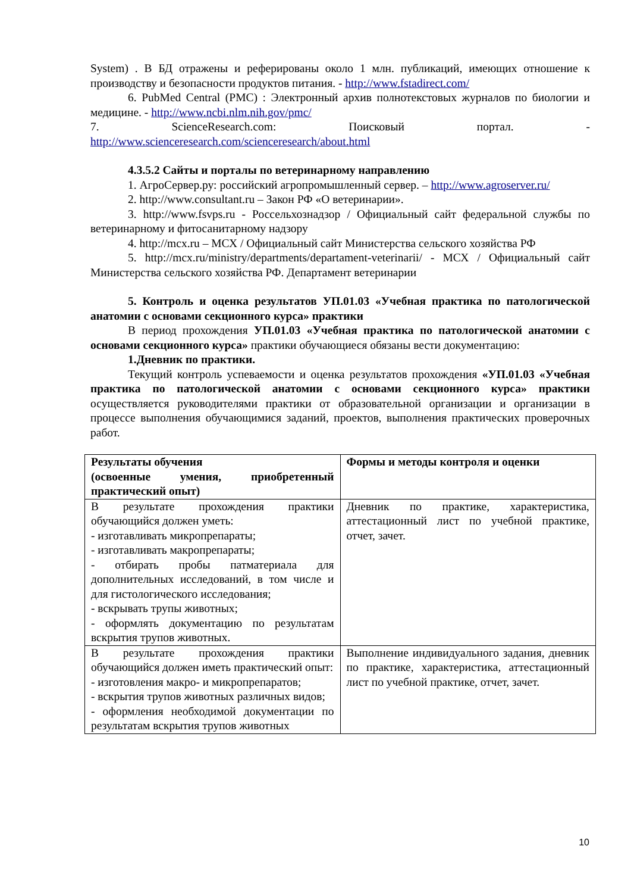System) . В БД отражены и реферированы около 1 млн. публикаций, имеющих отношение к производству и безопасности продуктов питания. - http://www.fstadirect.com/
6. PubMed Central (PMC) : Электронный архив полнотекстовых журналов по биологии и медицине. - http://www.ncbi.nlm.nih.gov/pmc/
7. ScienceResearch.com: Поисковый портал. - http://www.scienceresearch.com/scienceresearch/about.html
4.3.5.2 Сайты и порталы по ветеринарному направлению
1. АгроСервер.ру: российский агропромышленный сервер. – http://www.agroserver.ru/
2. http://www.consultant.ru – Закон РФ «О ветеринарии».
3. http://www.fsvps.ru - Россельхознадзор / Официальный сайт федеральной службы по ветеринарному и фитосанитарному надзору
4. http://mcx.ru – МСХ / Официальный сайт Министерства сельского хозяйства РФ
5. http://mcx.ru/ministry/departments/departament-veterinarii/ - МСХ / Официальный сайт Министерства сельского хозяйства РФ. Департамент ветеринарии
5. Контроль и оценка результатов УП.01.03 «Учебная практика по патологической анатомии с основами секционного курса» практики
В период прохождения УП.01.03 «Учебная практика по патологической анатомии с основами секционного курса» практики обучающиеся обязаны вести документацию:
1.Дневник по практики.
Текущий контроль успеваемости и оценка результатов прохождения «УП.01.03 «Учебная практика по патологической анатомии с основами секционного курса» практики осуществляется руководителями практики от образовательной организации и организации в процессе выполнения обучающимися заданий, проектов, выполнения практических проверочных работ.
| Результаты обучения (освоенные умения, приобретенный практический опыт) | Формы и методы контроля и оценки |
| В результате прохождения практики обучающийся должен уметь: - изготавливать микропрепараты; - изготавливать макропрепараты; - отбирать пробы патматериала для дополнительных исследований, в том числе и для гистологического исследования; - вскрывать трупы животных; - оформлять документацию по результатам вскрытия трупов животных. | Дневник по практике, характеристика, аттестационный лист по учебной практике, отчет, зачет. |
| В результате прохождения практики обучающийся должен иметь практический опыт: - изготовления макро- и микропрепаратов; - вскрытия трупов животных различных видов; - оформления необходимой документации по результатам вскрытия трупов животных | Выполнение индивидуального задания, дневник по практике, характеристика, аттестационный лист по учебной практике, отчет, зачет. |
10